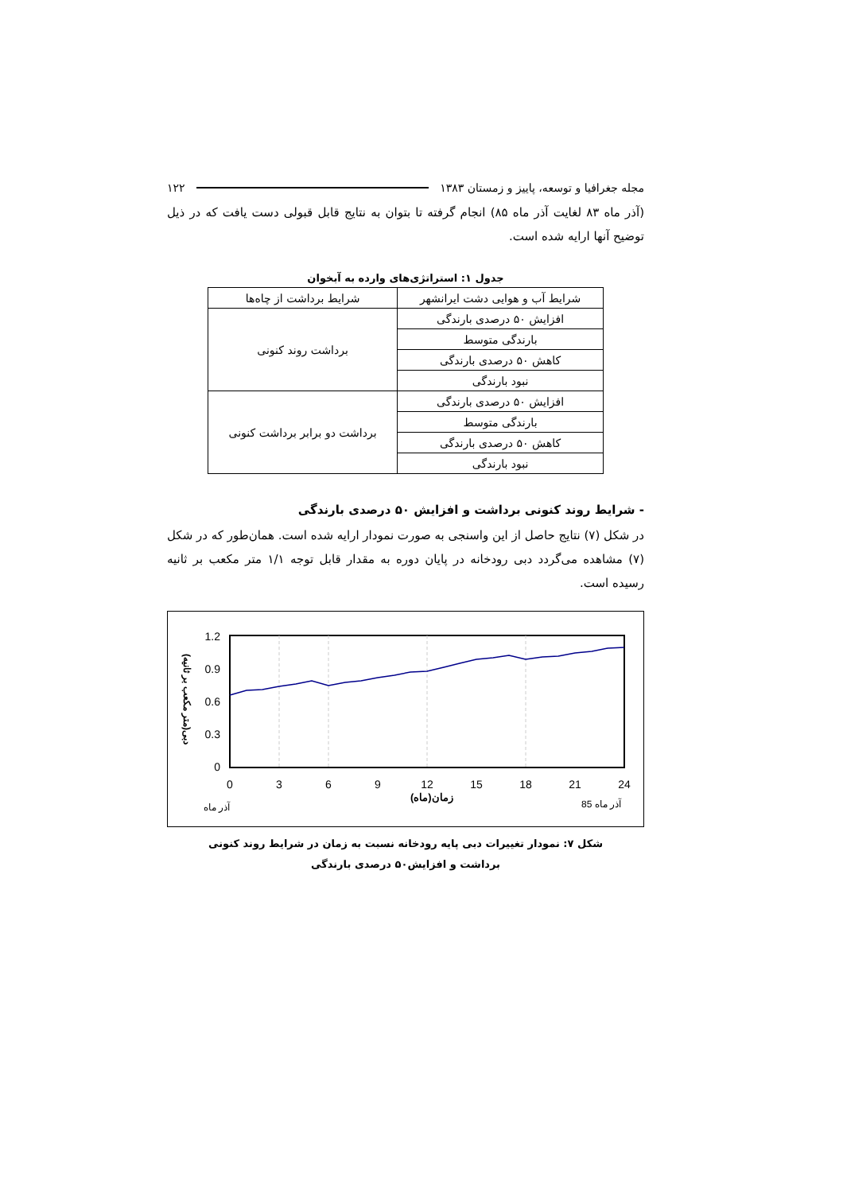مجله جغرافیا و توسعه، پاییز و زمستان ۱۳۸۳ ۱۲۲
(آذر ماه ۸۳ لغایت آذر ماه ۸۵) انجام گرفته تا بتوان به نتایج قابل قبولی دست یافت که در ذیل توضیح آنها ارایه شده است.
جدول ۱: استراتژی‌های وارده به آبخوان
| شرایط آب و هوایی دشت ایرانشهر | شرایط برداشت از چاه‌ها |
| افزایش ۵۰ درصدی بارندگی | برداشت روند کنونی |
| بارندگی متوسط | |
| کاهش ۵۰ درصدی بارندگی | |
| نبود بارندگی | |
| افزایش ۵۰ درصدی بارندگی | برداشت دو برابر برداشت کنونی |
| بارندگی متوسط | |
| کاهش ۵۰ درصدی بارندگی | |
| نبود بارندگی | |
- شرایط روند کنونی برداشت و افزایش ۵۰ درصدی بارندگی
در شکل (۷) نتایج حاصل از این واسنجی به صورت نمودار ارایه شده است. همان‌طور که در شکل (۷) مشاهده می‌گردد دبی رودخانه در پایان دوره به مقدار قابل توجه ۱/۱ متر مکعب بر ثانیه رسیده است.
1.2
0.9
0.6
0.3
0
0
3
6
9
12
15
18
21
24
زمان(ماه)
آذر ماه
آذر ماه 85
دبی(متر مکعب بر ثانیه)
شکل ۷: نمودار تغییرات دبی پایه رودخانه نسبت به زمان در شرایط روند کنونی
برداشت و افزایش۵۰ درصدی بارندگی